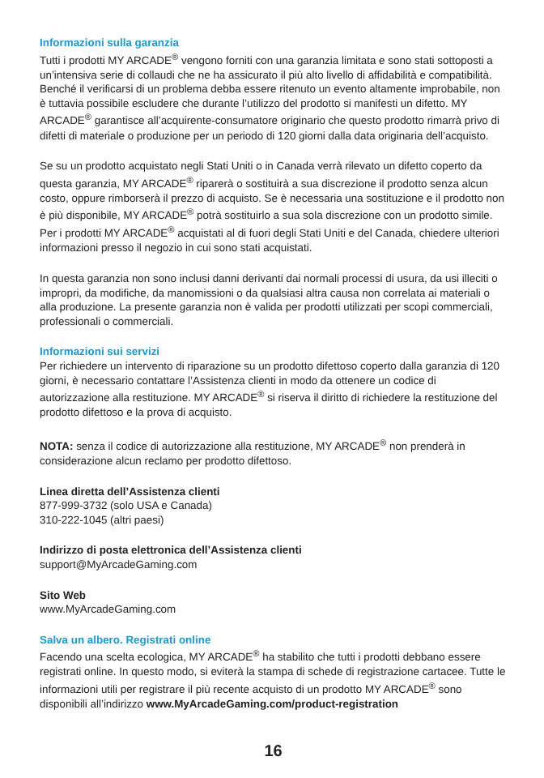Informazioni sulla garanzia
Tutti i prodotti MY ARCADE<sup>®</sup> vengono forniti con una garanzia limitata e sono stati sottoposti a un’intensiva serie di collaudi che ne ha assicurato il più alto livello di affidabilità e compatibilità. Benché il verificarsi di un problema debba essere ritenuto un evento altamente improbabile, non è tuttavia possibile escludere che durante l’utilizzo del prodotto si manifesti un difetto. MY ARCADE<sup>®</sup> garantisce all’acquirente-consumatore originario che questo prodotto rimarrà privo di difetti di materiale o produzione per un periodo di 120 giorni dalla data originaria dell’acquisto.
Se su un prodotto acquistato negli Stati Uniti o in Canada verrà rilevato un difetto coperto da questa garanzia, MY ARCADE<sup>®</sup> riparerà o sostituirà a sua discrezione il prodotto senza alcun costo, oppure rimborserà il prezzo di acquisto. Se è necessaria una sostituzione e il prodotto non è più disponibile, MY ARCADE<sup>®</sup> potrà sostituirlo a sua sola discrezione con un prodotto simile. Per i prodotti MY ARCADE<sup>®</sup> acquistati al di fuori degli Stati Uniti e del Canada, chiedere ulteriori informazioni presso il negozio in cui sono stati acquistati.
In questa garanzia non sono inclusi danni derivanti dai normali processi di usura, da usi illeciti o impropri, da modifiche, da manomissioni o da qualsiasi altra causa non correlata ai materiali o alla produzione. La presente garanzia non è valida per prodotti utilizzati per scopi commerciali, professionali o commerciali.
Informazioni sui servizi
Per richiedere un intervento di riparazione su un prodotto difettoso coperto dalla garanzia di 120 giorni, è necessario contattare l’Assistenza clienti in modo da ottenere un codice di autorizzazione alla restituzione. MY ARCADE<sup>®</sup> si riserva il diritto di richiedere la restituzione del prodotto difettoso e la prova di acquisto.
NOTA: senza il codice di autorizzazione alla restituzione, MY ARCADE<sup>®</sup> non prenderà in considerazione alcun reclamo per prodotto difettoso.
Linea diretta dell’Assistenza clienti
877-999-3732 (solo USA e Canada)
310-222-1045 (altri paesi)
Indirizzo di posta elettronica dell’Assistenza clienti
support@MyArcadeGaming.com
Sito Web
www.MyArcadeGaming.com
Salva un albero. Registrati online
Facendo una scelta ecologica, MY ARCADE<sup>®</sup> ha stabilito che tutti i prodotti debbano essere registrati online. In questo modo, si eviterà la stampa di schede di registrazione cartacee. Tutte le informazioni utili per registrare il più recente acquisto di un prodotto MY ARCADE<sup>®</sup> sono disponibili all’indirizzo www.MyArcadeGaming.com/product-registration
16